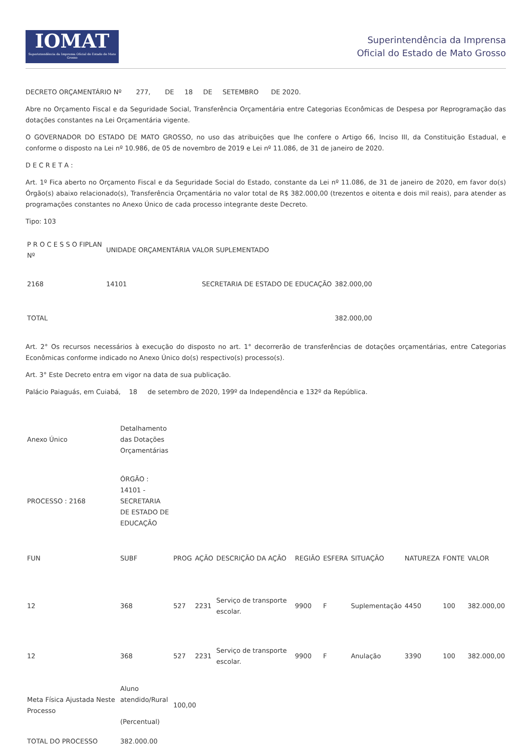IOMAT
Superintendência da Imprensa Oficial do Estado de Mato Grosso
Superintendência da Imprensa
Oficial do Estado de Mato Grosso
DECRETO ORÇAMENTÁRIO Nº 277, DE 18 DE SETEMBRO DE 2020.
Abre no Orçamento Fiscal e da Seguridade Social, Transferência Orçamentária entre Categorias Econômicas de Despesa por Reprogramação das dotações constantes na Lei Orçamentária vigente.
O GOVERNADOR DO ESTADO DE MATO GROSSO, no uso das atribuições que lhe confere o Artigo 66, Inciso III, da Constituição Estadual, e conforme o disposto na Lei nº 10.986, de 05 de novembro de 2019 e Lei nº 11.086, de 31 de janeiro de 2020.
D E C R E T A :
Art. 1º Fica aberto no Orçamento Fiscal e da Seguridade Social do Estado, constante da Lei nº 11.086, de 31 de janeiro de 2020, em favor do(s) Órgão(s) abaixo relacionado(s), Transferência Orçamentária no valor total de R$ 382.000,00 (trezentos e oitenta e dois mil reais), para atender as programações constantes no Anexo Único de cada processo integrante deste Decreto.
Tipo: 103
| P R O C E S S O FIPLAN Nº | UNIDADE ORÇAMENTÁRIA VALOR SUPLEMENTADO | | |
| --- | --- | --- | --- |
| 2168 | 14101 | SECRETARIA DE ESTADO DE EDUCAÇÃO | 382.000,00 |
| TOTAL | | | 382.000,00 |
Art. 2° Os recursos necessários à execução do disposto no art. 1° decorrerão de transferências de dotações orçamentárias, entre Categorias Econômicas conforme indicado no Anexo Único do(s) respectivo(s) processo(s).
Art. 3° Este Decreto entra em vigor na data de sua publicação.
Palácio Paiaguás, em Cuiabá, 18 de setembro de 2020, 199º da Independência e 132º da República.
| Anexo Único | Detalhamento das Dotações Orçamentárias | | | | | | | | | |
| PROCESSO : 2168 | ÓRGÃO : 14101 - SECRETARIA DE ESTADO DE EDUCAÇÃO | | | | | | | | | |
| FUN | SUBF | PROG | AÇÃO | DESCRIÇÃO DA AÇÃO | REGIÃO | ESFERA | SITUAÇÃO | NATUREZA | FONTE | VALOR |
| 12 | 368 | 527 | 2231 | Serviço de transporte escolar. | 9900 | F | Suplementação | 4450 | 100 | 382.000,00 |
| 12 | 368 | 527 | 2231 | Serviço de transporte escolar. | 9900 | F | Anulação | 3390 | 100 | 382.000,00 |
| Meta Física Ajustada Neste Processo | Aluno atendido/Rural (Percentual) | 100,00 | | | | | | | | |
| TOTAL DO PROCESSO | 382.000.00 | | | | | | | | | |